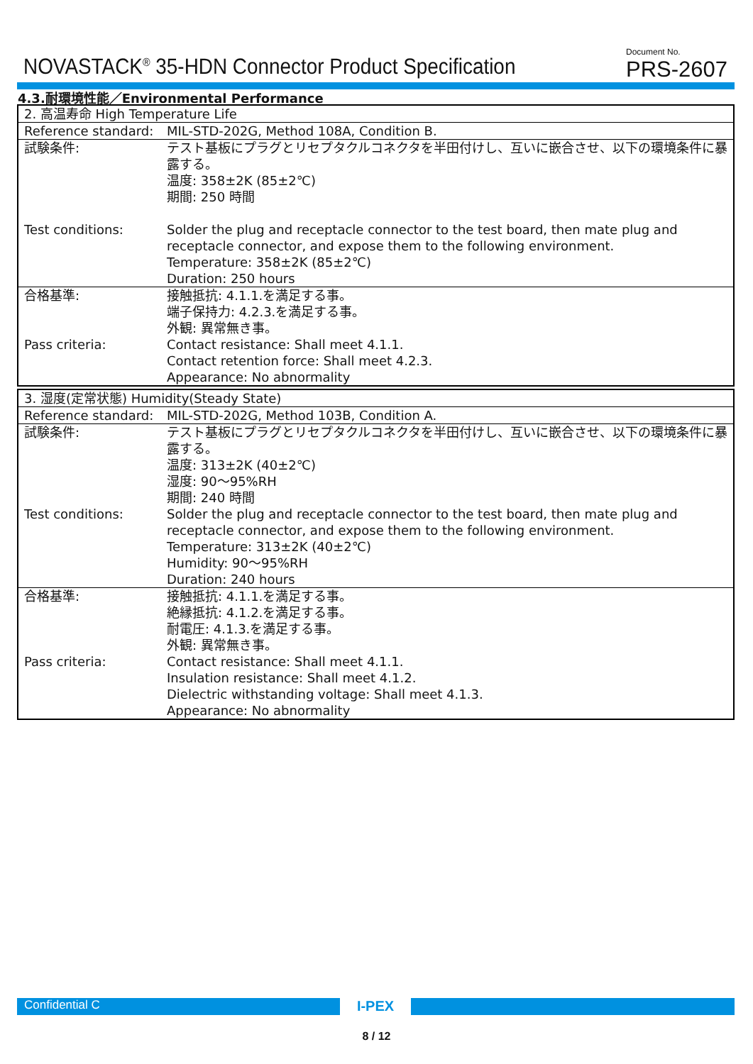NOVASTACK<sup>®</sup> 35-HDN Connector Product Specification
Document No.
PRS-2607
4.3.耐環境性能／Environmental Performance
| 2. 高温寿命 High Temperature Life | |
| Reference standard: | MIL-STD-202G, Method 108A, Condition B. |
| 試験条件: | テスト基板にプラグとリセプタクルコネクタを半田付けし、互いに嵌合させ、以下の環境条件に暴露する。 温度: 358±2K (85±2℃) 期間: 250 時間 |
| Test conditions: | Solder the plug and receptacle connector to the test board, then mate plug and receptacle connector, and expose them to the following environment. Temperature: 358±2K (85±2℃) Duration: 250 hours |
| 合格基準: | 接触抵抗: 4.1.1.を満足する事。 端子保持力: 4.2.3.を満足する事。 外観: 異常無き事。 |
| Pass criteria: | Contact resistance: Shall meet 4.1.1. Contact retention force: Shall meet 4.2.3. Appearance: No abnormality |
| 3. 湿度(定常状態) Humidity(Steady State) | |
| Reference standard: | MIL-STD-202G, Method 103B, Condition A. |
| 試験条件: | テスト基板にプラグとリセプタクルコネクタを半田付けし、互いに嵌合させ、以下の環境条件に暴露する。 温度: 313±2K (40±2℃) 湿度: 90～95%RH 期間: 240 時間 |
| Test conditions: | Solder the plug and receptacle connector to the test board, then mate plug and receptacle connector, and expose them to the following environment. Temperature: 313±2K (40±2℃) Humidity: 90～95%RH Duration: 240 hours |
| 合格基準: | 接触抵抗: 4.1.1.を満足する事。 絶縁抵抗: 4.1.2.を満足する事。 耐電圧: 4.1.3.を満足する事。 外観: 異常無き事。 |
| Pass criteria: | Contact resistance: Shall meet 4.1.1. Insulation resistance: Shall meet 4.1.2. Dielectric withstanding voltage: Shall meet 4.1.3. Appearance: No abnormality |
Confidential C
I-PEX
8 / 12